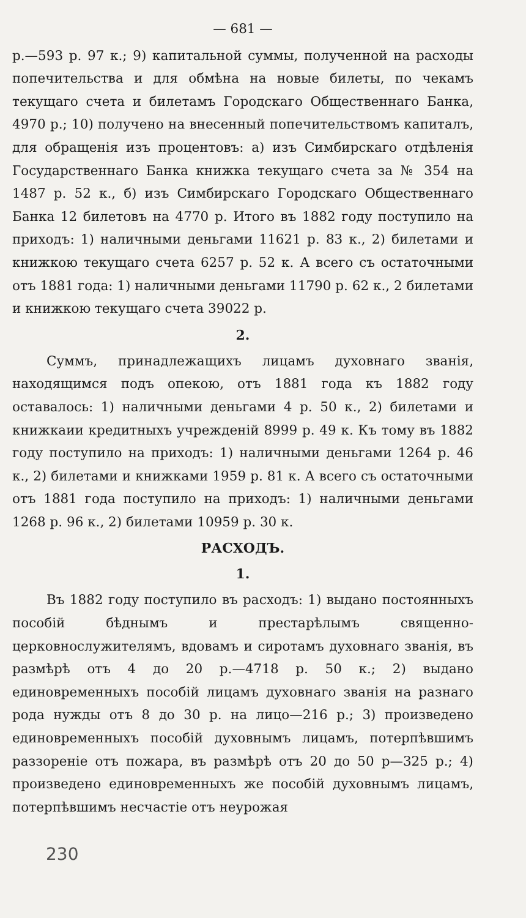— 681 —
р.—593 р. 97 к.; 9) капитальной суммы, полученной на расходы попечительства и для обмѣна на новые билеты, по чекамъ текущаго счета и билетамъ Городскаго Общественнаго Банка, 4970 р.; 10) получено на внесенный попечительствомъ капиталъ, для обращенія изъ процентовъ: а) изъ Симбирскаго отдѣленія Государственнаго Банка книжка текущаго счета за № 354 на 1487 р. 52 к., б) изъ Симбирскаго Городскаго Общественнаго Банка 12 билетовъ на 4770 р. Итого въ 1882 году поступило на приходъ: 1) наличными деньгами 11621 р. 83 к., 2) билетами и книжкою текущаго счета 6257 р. 52 к. А всего съ остаточными отъ 1881 года: 1) наличными деньгами 11790 р. 62 к., 2 билетами и книжкою текущаго счета 39022 р.
2.
Суммъ, принадлежащихъ лицамъ духовнаго званія, находящимся подъ опекою, отъ 1881 года къ 1882 году оставалось: 1) наличными деньгами 4 р. 50 к., 2) билетами и книжкаии кредитныхъ учрежденій 8999 р. 49 к. Къ тому въ 1882 году поступило на приходъ: 1) наличными деньгами 1264 р. 46 к., 2) билетами и книжками 1959 р. 81 к. А всего съ остаточными отъ 1881 года поступило на приходъ: 1) наличными деньгами 1268 р. 96 к., 2) билетами 10959 р. 30 к.
РАСХОДЪ.
1.
Въ 1882 году поступило въ расходъ: 1) выдано постоянныхъ пособій бѣднымъ и престарѣлымъ священно-церковнослужителямъ, вдовамъ и сиротамъ духовнаго званія, въ размѣрѣ отъ 4 до 20 р.—4718 р. 50 к.; 2) выдано единовременныхъ пособій лицамъ духовнаго званія на разнаго рода нужды отъ 8 до 30 р. на лицо—216 р.; 3) произведено единовременныхъ пособій духовнымъ лицамъ, потерпѣвшимъ раззореніе отъ пожара, въ размѣрѣ отъ 20 до 50 р—325 р.; 4) произведено единовременныхъ же пособій духовнымъ лицамъ, потерпѣвшимъ несчастіе отъ неурожая
230